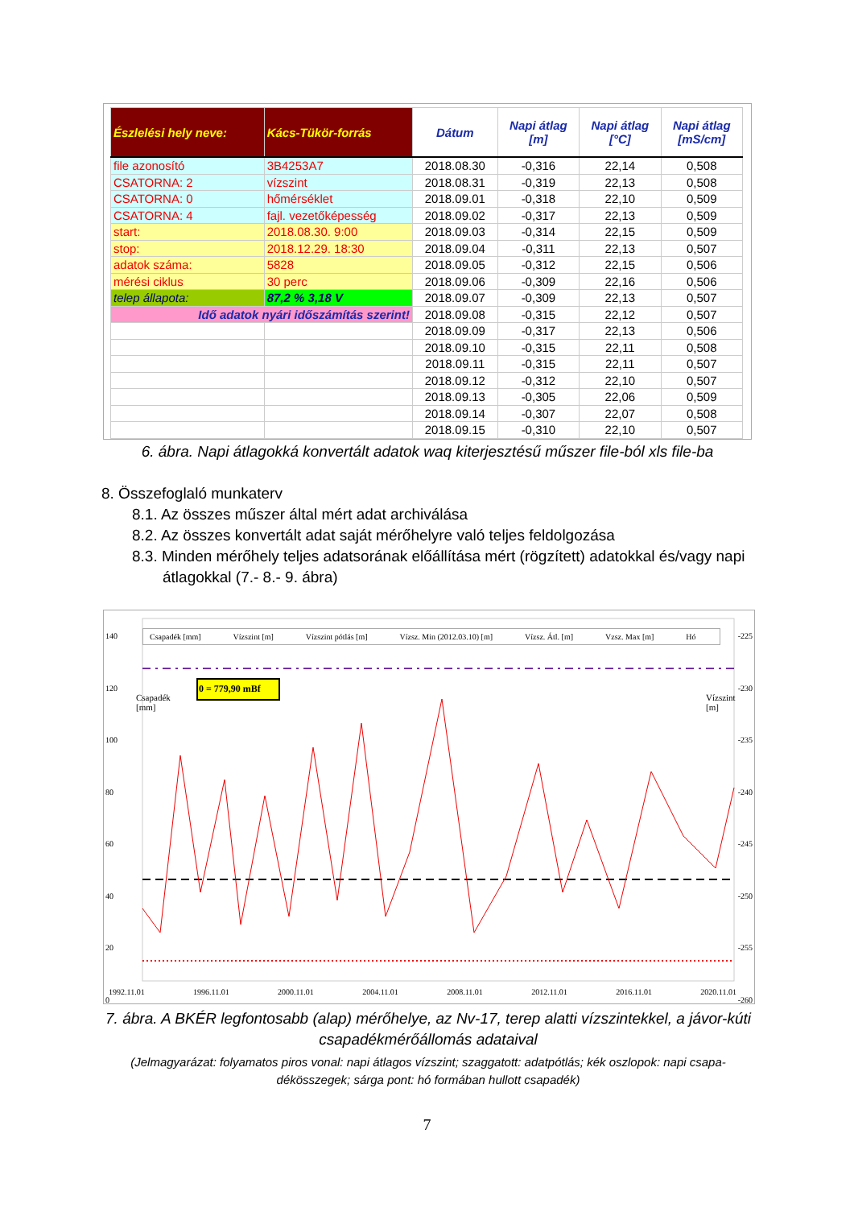| Észlelési hely neve: | Kács-Tükör-forrás | Dátum | Napi átlag [m] | Napi átlag [°C] | Napi átlag [mS/cm] |
| --- | --- | --- | --- | --- | --- |
| file azonosító | 3B4253A7 | 2018.08.30 | -0,316 | 22,14 | 0,508 |
| CSATORNA: 2 | vízszint | 2018.08.31 | -0,319 | 22,13 | 0,508 |
| CSATORNA: 0 | hőmérséklet | 2018.09.01 | -0,318 | 22,10 | 0,509 |
| CSATORNA: 4 | fajl. vezetőképesség | 2018.09.02 | -0,317 | 22,13 | 0,509 |
| start: | 2018.08.30. 9:00 | 2018.09.03 | -0,314 | 22,15 | 0,509 |
| stop: | 2018.12.29. 18:30 | 2018.09.04 | -0,311 | 22,13 | 0,507 |
| adatok száma: | 5828 | 2018.09.05 | -0,312 | 22,15 | 0,506 |
| mérési ciklus | 30 perc | 2018.09.06 | -0,309 | 22,16 | 0,506 |
| telep állapota: | 87,2 % 3,18 V | 2018.09.07 | -0,309 | 22,13 | 0,507 |
| Idő adatok nyári időszámítás szerint! | | 2018.09.08 | -0,315 | 22,12 | 0,507 |
| | | 2018.09.09 | -0,317 | 22,13 | 0,506 |
| | | 2018.09.10 | -0,315 | 22,11 | 0,508 |
| | | 2018.09.11 | -0,315 | 22,11 | 0,507 |
| | | 2018.09.12 | -0,312 | 22,10 | 0,507 |
| | | 2018.09.13 | -0,305 | 22,06 | 0,509 |
| | | 2018.09.14 | -0,307 | 22,07 | 0,508 |
| | | 2018.09.15 | -0,310 | 22,10 | 0,507 |
6. ábra. Napi átlagokká konvertált adatok waq kiterjesztésű műszer file-ból xls file-ba
8. Összefoglaló munkaterv
8.1. Az összes műszer által mért adat archiválása
8.2. Az összes konvertált adat saját mérőhelyre való teljes feldolgozása
8.3. Minden mérőhely teljes adatsorának előállítása mért (rögzített) adatokkal és/vagy napi átlagokkal (7.- 8.- 9. ábra)
Csapadék [mm] Vízszint [m] Vízszint pótlás [m] Vízsz. Min (2012.03.10) [m] Vízsz. Átl. [m] Vzsz. Max [m] Hó
0 = 779,90 mBf
140
120
100
80
60
40
20
0
-225
-230
-235
-240
-245
-250
-255
-260
Csapadék [mm]
Vízszint [m]
1992.11.01 1996.11.01 2000.11.01 2004.11.01 2008.11.01 2012.11.01 2016.11.01 2020.11.01
7. ábra. A BKÉR legfontosabb (alap) mérőhelye, az Nv-17, terep alatti vízszintekkel, a jávor-kúti csapadékmérőállomás adataival
(Jelmagyarázat: folyamatos piros vonal: napi átlagos vízszint; szaggatott: adatpótlás; kék oszlopok: napi csapa-dékösszegek; sárga pont: hó formában hullott csapadék)
7